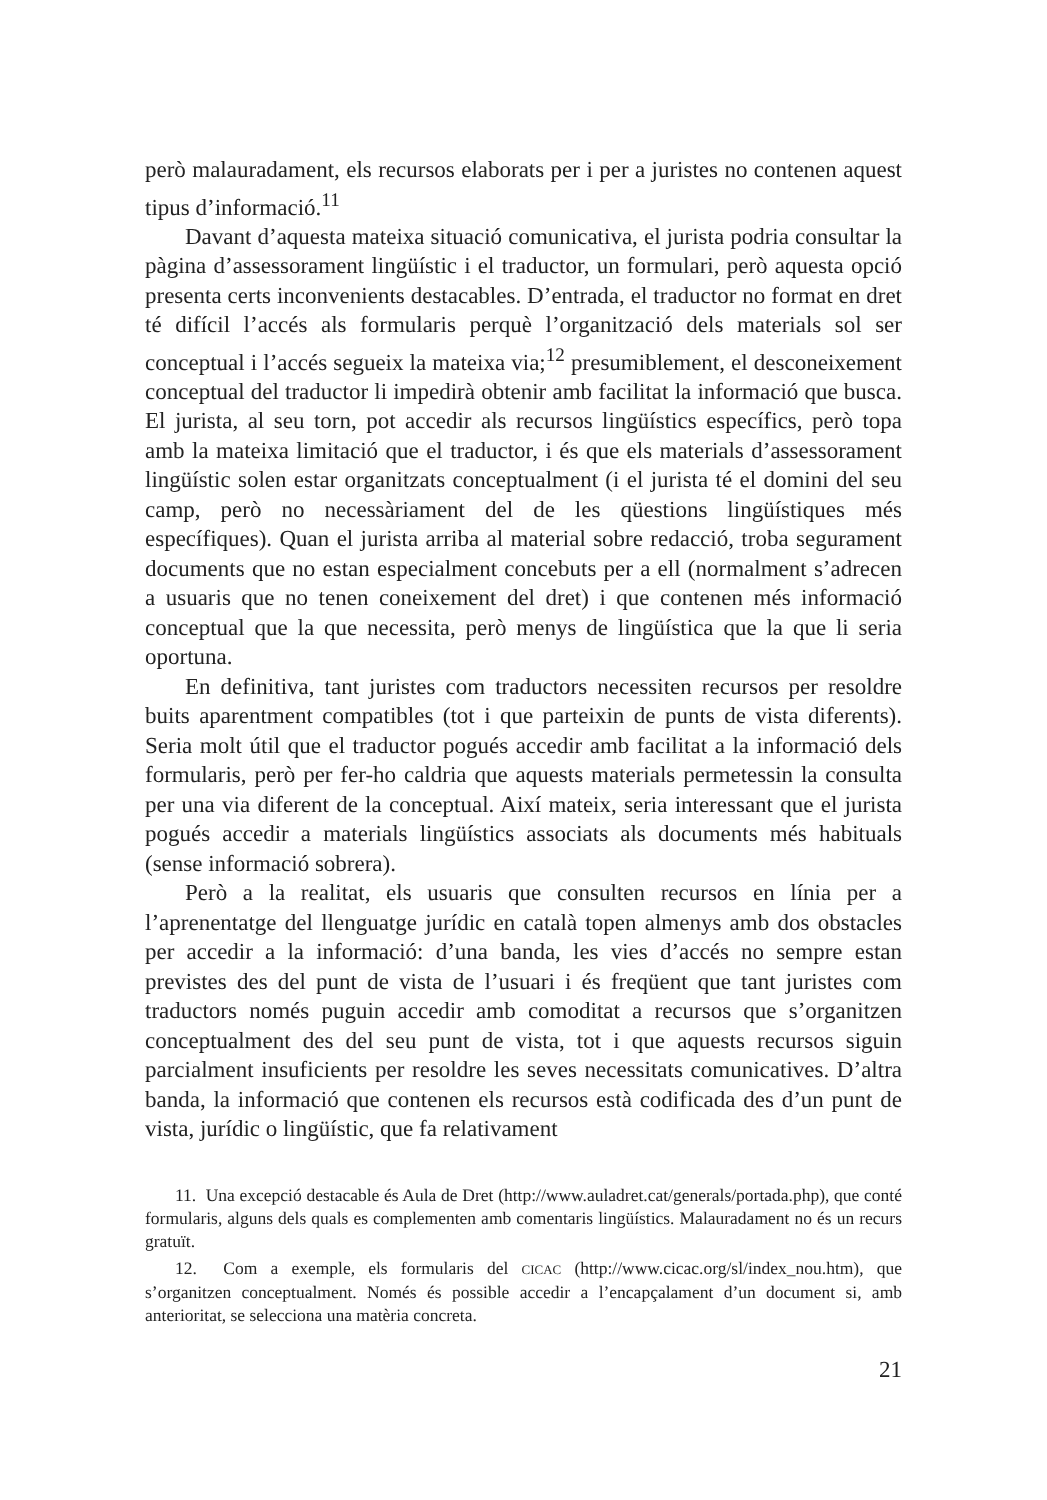però malauradament, els recursos elaborats per i per a juristes no contenen aquest tipus d’informació.<sup>11</sup>
Davant d’aquesta mateixa situació comunicativa, el jurista podria consultar la pàgina d’assessorament lingüístic i el traductor, un formulari, però aquesta opció presenta certs inconvenients destacables. D’entrada, el traductor no format en dret té difícil l’accés als formularis perquè l’organització dels materials sol ser conceptual i l’accés segueix la mateixa via;<sup>12</sup> presumiblement, el desconeixement conceptual del traductor li impedirà obtenir amb facilitat la informació que busca. El jurista, al seu torn, pot accedir als recursos lingüístics específics, però topa amb la mateixa limitació que el traductor, i és que els materials d’assessorament lingüístic solen estar organitzats conceptualment (i el jurista té el domini del seu camp, però no necessàriament del de les qüestions lingüístiques més específiques). Quan el jurista arriba al material sobre redacció, troba segurament documents que no estan especialment concebuts per a ell (normalment s’adrecen a usuaris que no tenen coneixement del dret) i que contenen més informació conceptual que la que necessita, però menys de lingüística que la que li seria oportuna.
En definitiva, tant juristes com traductors necessiten recursos per resoldre buits aparentment compatibles (tot i que parteixin de punts de vista diferents). Seria molt útil que el traductor pogués accedir amb facilitat a la informació dels formularis, però per fer-ho caldria que aquests materials permetessin la consulta per una via diferent de la conceptual. Així mateix, seria interessant que el jurista pogués accedir a materials lingüístics associats als documents més habituals (sense informació sobrera).
Però a la realitat, els usuaris que consulten recursos en línia per a l’aprenentatge del llenguatge jurídic en català topen almenys amb dos obstacles per accedir a la informació: d’una banda, les vies d’accés no sempre estan previstes des del punt de vista de l’usuari i és freqüent que tant juristes com traductors només puguin accedir amb comoditat a recursos que s’organitzen conceptualment des del seu punt de vista, tot i que aquests recursos siguin parcialment insuficients per resoldre les seves necessitats comunicatives. D’altra banda, la informació que contenen els recursos està codificada des d’un punt de vista, jurídic o lingüístic, que fa relativament
11. Una excepció destacable és Aula de Dret (http://www.auladret.cat/generals/portada.php), que conté formularis, alguns dels quals es complementen amb comentaris lingüístics. Malauradament no és un recurs gratuït.
12. Com a exemple, els formularis del CICAC (http://www.cicac.org/sl/index_nou.htm), que s’organitzen conceptualment. Només és possible accedir a l’encapçalament d’un document si, amb anterioritat, se selecciona una matèria concreta.
21